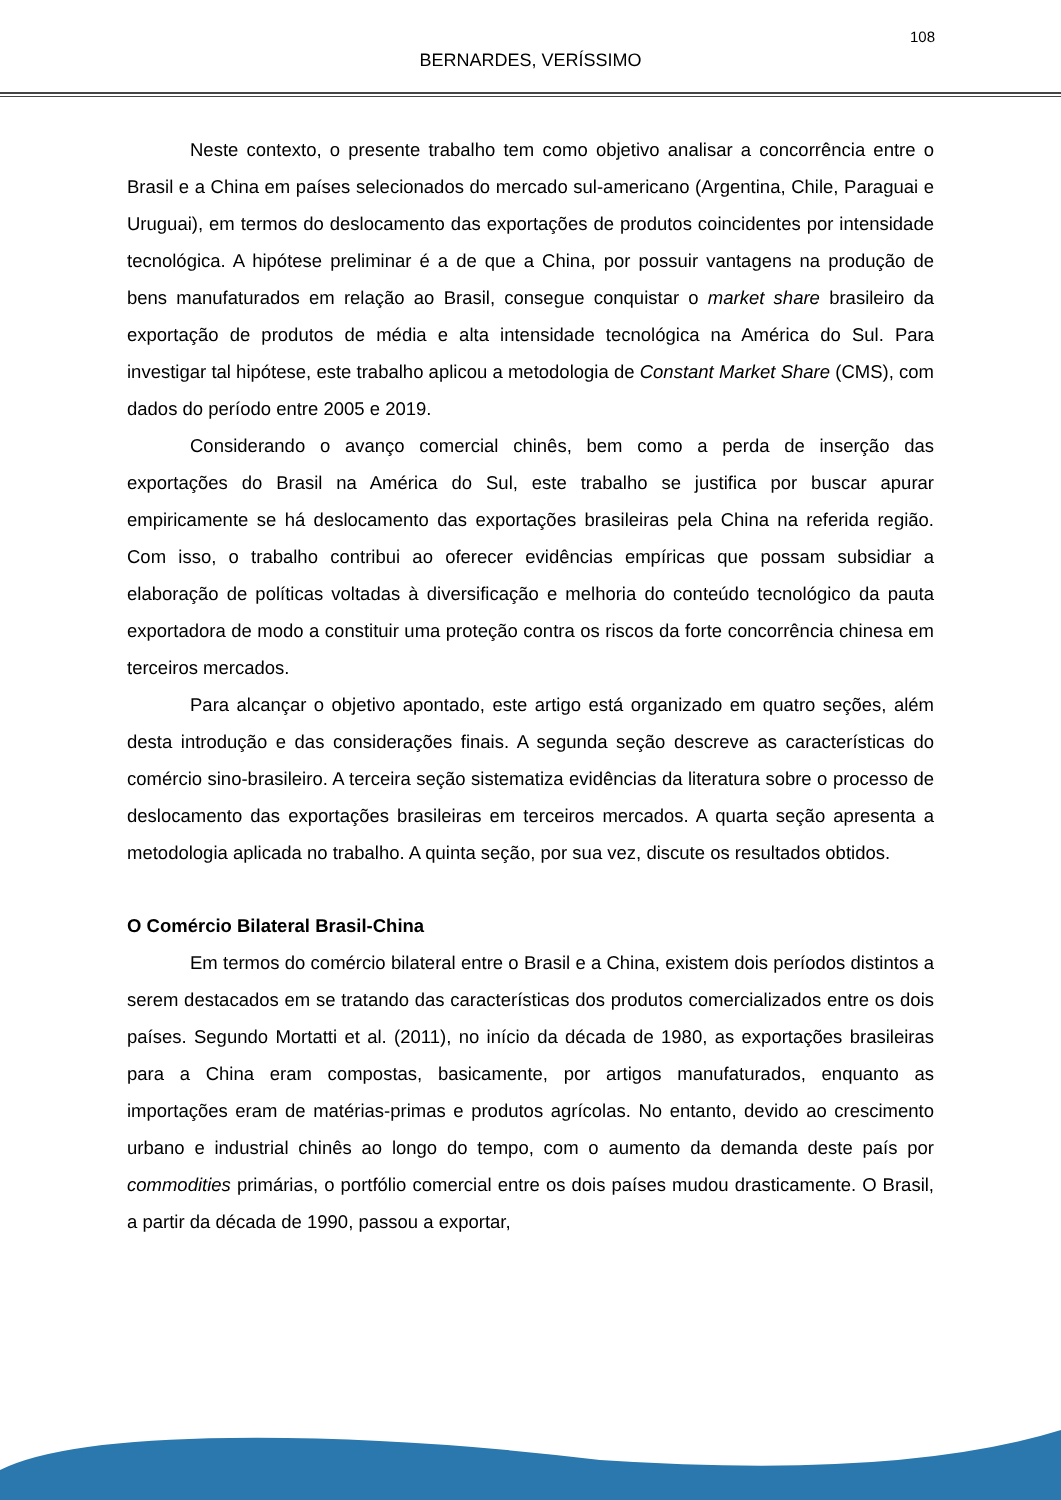108
BERNARDES, VERÍSSIMO
Neste contexto, o presente trabalho tem como objetivo analisar a concorrência entre o Brasil e a China em países selecionados do mercado sul-americano (Argentina, Chile, Paraguai e Uruguai), em termos do deslocamento das exportações de produtos coincidentes por intensidade tecnológica. A hipótese preliminar é a de que a China, por possuir vantagens na produção de bens manufaturados em relação ao Brasil, consegue conquistar o market share brasileiro da exportação de produtos de média e alta intensidade tecnológica na América do Sul. Para investigar tal hipótese, este trabalho aplicou a metodologia de Constant Market Share (CMS), com dados do período entre 2005 e 2019.
Considerando o avanço comercial chinês, bem como a perda de inserção das exportações do Brasil na América do Sul, este trabalho se justifica por buscar apurar empiricamente se há deslocamento das exportações brasileiras pela China na referida região. Com isso, o trabalho contribui ao oferecer evidências empíricas que possam subsidiar a elaboração de políticas voltadas à diversificação e melhoria do conteúdo tecnológico da pauta exportadora de modo a constituir uma proteção contra os riscos da forte concorrência chinesa em terceiros mercados.
Para alcançar o objetivo apontado, este artigo está organizado em quatro seções, além desta introdução e das considerações finais. A segunda seção descreve as características do comércio sino-brasileiro. A terceira seção sistematiza evidências da literatura sobre o processo de deslocamento das exportações brasileiras em terceiros mercados. A quarta seção apresenta a metodologia aplicada no trabalho. A quinta seção, por sua vez, discute os resultados obtidos.
O Comércio Bilateral Brasil-China
Em termos do comércio bilateral entre o Brasil e a China, existem dois períodos distintos a serem destacados em se tratando das características dos produtos comercializados entre os dois países. Segundo Mortatti et al. (2011), no início da década de 1980, as exportações brasileiras para a China eram compostas, basicamente, por artigos manufaturados, enquanto as importações eram de matérias-primas e produtos agrícolas. No entanto, devido ao crescimento urbano e industrial chinês ao longo do tempo, com o aumento da demanda deste país por commodities primárias, o portfólio comercial entre os dois países mudou drasticamente. O Brasil, a partir da década de 1990, passou a exportar,